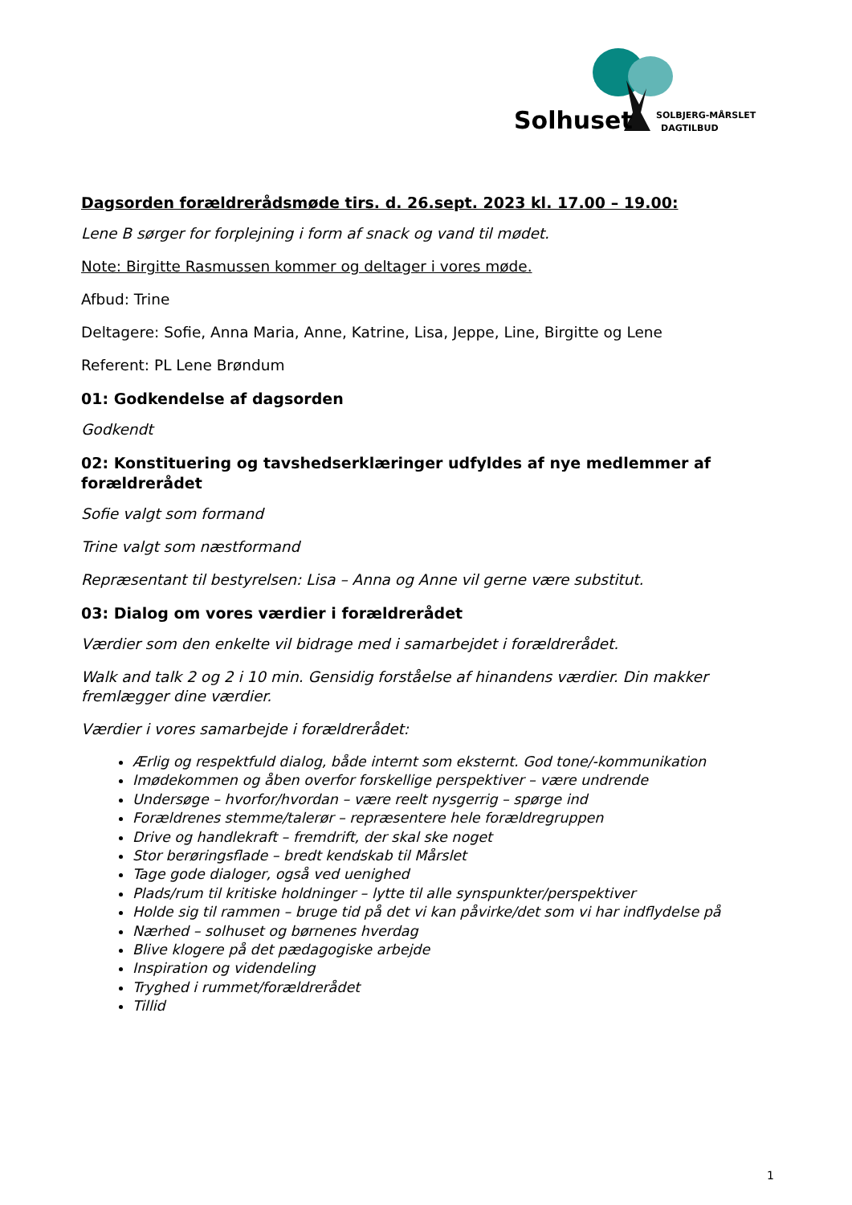Solhuset
SOLBJERG-MÅRSLET
DAGTILBUD
Dagsorden forældrerådsmøde tirs. d. 26.sept. 2023 kl. 17.00 – 19.00:
Lene B sørger for forplejning i form af snack og vand til mødet.
Note: Birgitte Rasmussen kommer og deltager i vores møde.
Afbud: Trine
Deltagere: Sofie, Anna Maria, Anne, Katrine, Lisa, Jeppe, Line, Birgitte og Lene
Referent: PL Lene Brøndum
01: Godkendelse af dagsorden
Godkendt
02: Konstituering og tavshedserklæringer udfyldes af nye medlemmer af forældrerådet
Sofie valgt som formand
Trine valgt som næstformand
Repræsentant til bestyrelsen: Lisa – Anna og Anne vil gerne være substitut.
03: Dialog om vores værdier i forældrerådet
Værdier som den enkelte vil bidrage med i samarbejdet i forældrerådet.
Walk and talk 2 og 2 i 10 min. Gensidig forståelse af hinandens værdier. Din makker fremlægger dine værdier.
Værdier i vores samarbejde i forældrerådet:
Ærlig og respektfuld dialog, både internt som eksternt. God tone/-kommunikation
Imødekommen og åben overfor forskellige perspektiver – være undrende
Undersøge – hvorfor/hvordan – være reelt nysgerrig – spørge ind
Forældrenes stemme/talerør – repræsentere hele forældregruppen
Drive og handlekraft – fremdrift, der skal ske noget
Stor berøringsflade – bredt kendskab til Mårslet
Tage gode dialoger, også ved uenighed
Plads/rum til kritiske holdninger – lytte til alle synspunkter/perspektiver
Holde sig til rammen – bruge tid på det vi kan påvirke/det som vi har indflydelse på
Nærhed – solhuset og børnenes hverdag
Blive klogere på det pædagogiske arbejde
Inspiration og videndeling
Tryghed i rummet/forældrerådet
Tillid
1